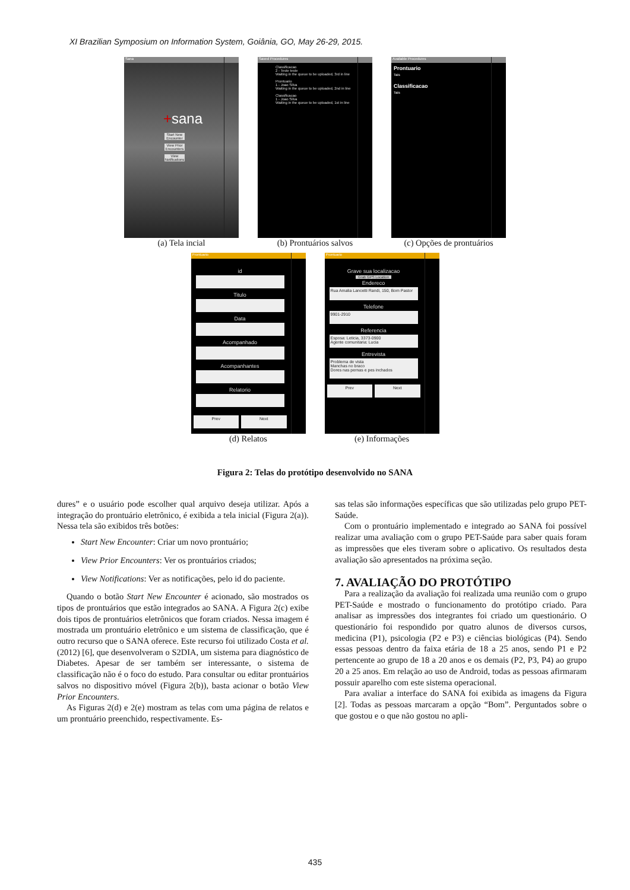XI Brazilian Symposium on Information System, Goiânia, GO, May 26-29, 2015.
Sana
+sana
Start New Encounter
View Prior Encounters
View Notifications
(a) Tela incial
Saved Procedures
Classificacao
2 - Teste teste
Waiting in the queue to be uploaded, 3rd in line
Prontuario
1 - Joao Silva
Waiting in the queue to be uploaded, 2nd in line
Classificacao
1 - Joao Silva
Waiting in the queue to be uploaded, 1st in line
(b) Prontuários salvos
Available Procedures
Prontuario
Tais
Classificacao
Tais
(c) Opções de prontuários
Prontuario
id
Titulo
Data
Acompanhado
Acompanhantes
Relatorio
Prev Next
(d) Relatos
Prontuario
Grave sua localizacao
Grab GPS Location
Endereco
Rua Amalia Lancetti Randi, 150, Bom Pastor
Telefone
9901-2910
Referencia
Esposa: Leticia, 3373-0900
Agente comunitaria: Lucia
Entrevista
Problema de vista
Manchas no braco
Dores nas pernas e pes inchados
Prev Next
(e) Informações
Figura 2: Telas do protótipo desenvolvido no SANA
dures” e o usuário pode escolher qual arquivo deseja utilizar. Após a integração do prontuário eletrônico, é exibida a tela inicial (Figura 2(a)). Nessa tela são exibidos três botões:
Start New Encounter: Criar um novo prontuário;
View Prior Encounters: Ver os prontuários criados;
View Notifications: Ver as notificações, pelo id do paciente.
Quando o botão Start New Encounter é acionado, são mostrados os tipos de prontuários que estão integrados ao SANA. A Figura 2(c) exibe dois tipos de prontuários eletrônicos que foram criados. Nessa imagem é mostrada um prontuário eletrônico e um sistema de classificação, que é outro recurso que o SANA oferece. Este recurso foi utilizado Costa et al. (2012) [6], que desenvolveram o S2DIA, um sistema para diagnóstico de Diabetes. Apesar de ser também ser interessante, o sistema de classificação não é o foco do estudo. Para consultar ou editar prontuários salvos no dispositivo móvel (Figura 2(b)), basta acionar o botão View Prior Encounters.
As Figuras 2(d) e 2(e) mostram as telas com uma página de relatos e um prontuário preenchido, respectivamente. Es-
sas telas são informações específicas que são utilizadas pelo grupo PET-Saúde.
Com o prontuário implementado e integrado ao SANA foi possível realizar uma avaliação com o grupo PET-Saúde para saber quais foram as impressões que eles tiveram sobre o aplicativo. Os resultados desta avaliação são apresentados na próxima seção.
7. AVALIAÇÃO DO PROTÓTIPO
Para a realização da avaliação foi realizada uma reunião com o grupo PET-Saúde e mostrado o funcionamento do protótipo criado. Para analisar as impressões dos integrantes foi criado um questionário. O questionário foi respondido por quatro alunos de diversos cursos, medicina (P1), psicologia (P2 e P3) e ciências biológicas (P4). Sendo essas pessoas dentro da faixa etária de 18 a 25 anos, sendo P1 e P2 pertencente ao grupo de 18 a 20 anos e os demais (P2, P3, P4) ao grupo 20 a 25 anos. Em relação ao uso de Android, todas as pessoas afirmaram possuir aparelho com este sistema operacional.
Para avaliar a interface do SANA foi exibida as imagens da Figura [2]. Todas as pessoas marcaram a opção “Bom”. Perguntados sobre o que gostou e o que não gostou no apli-
435